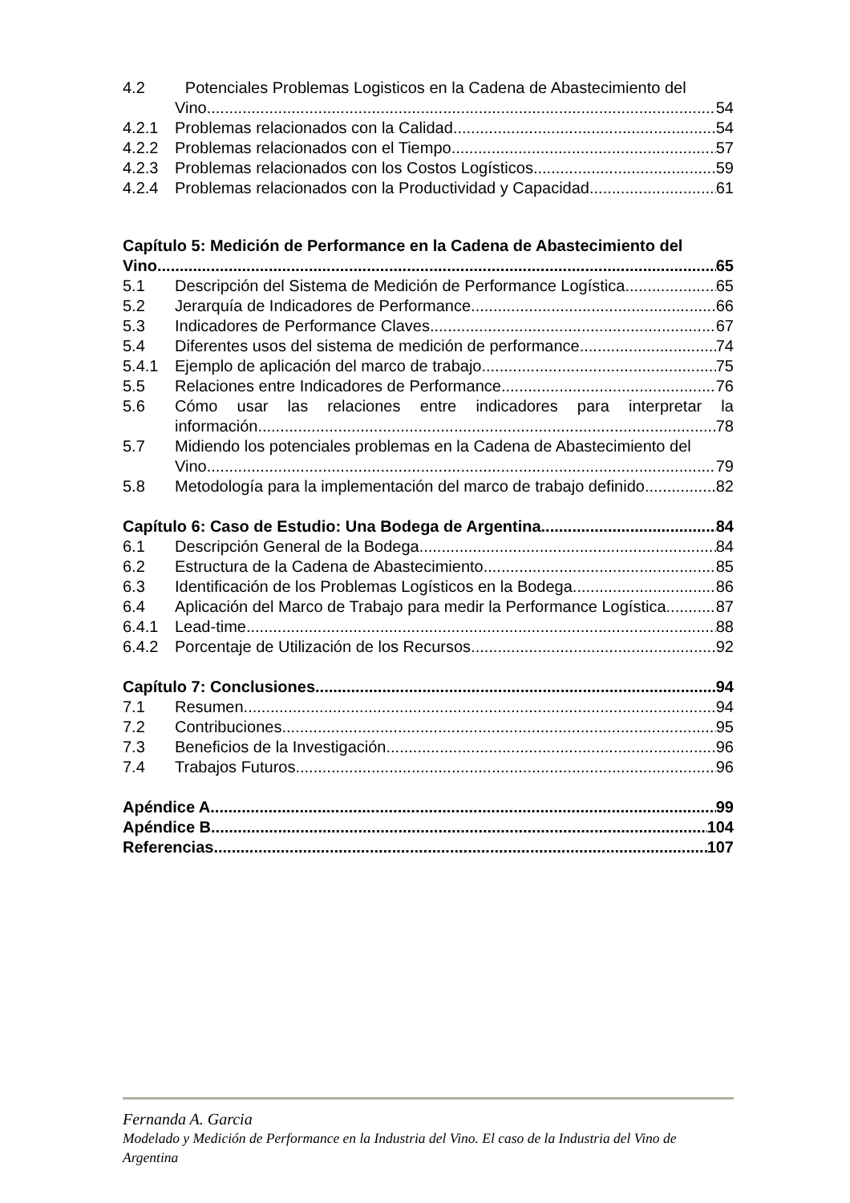4.2 Potenciales Problemas Logisticos en la Cadena de Abastecimiento del
Vino 54
4.2.1 Problemas relacionados con la Calidad 54
4.2.2 Problemas relacionados con el Tiempo 57
4.2.3 Problemas relacionados con los Costos Logísticos 59
4.2.4 Problemas relacionados con la Productividad y Capacidad 61
Capítulo 5: Medición de Performance en la Cadena de Abastecimiento del
Vino 65
5.1 Descripción del Sistema de Medición de Performance Logística 65
5.2 Jerarquía de Indicadores de Performance 66
5.3 Indicadores de Performance Claves 67
5.4 Diferentes usos del sistema de medición de performance 74
5.4.1 Ejemplo de aplicación del marco de trabajo 75
5.5 Relaciones entre Indicadores de Performance 76
5.6 Cómo usar las relaciones entre indicadores para interpretar la
información 78
5.7 Midiendo los potenciales problemas en la Cadena de Abastecimiento del
Vino 79
5.8 Metodología para la implementación del marco de trabajo definido 82
Capítulo 6: Caso de Estudio: Una Bodega de Argentina 84
6.1 Descripción General de la Bodega 84
6.2 Estructura de la Cadena de Abastecimiento 85
6.3 Identificación de los Problemas Logísticos en la Bodega 86
6.4 Aplicación del Marco de Trabajo para medir la Performance Logística 87
6.4.1 Lead-time 88
6.4.2 Porcentaje de Utilización de los Recursos 92
Capítulo 7: Conclusiones 94
7.1 Resumen 94
7.2 Contribuciones 95
7.3 Beneficios de la Investigación 96
7.4 Trabajos Futuros 96
Apéndice A 99
Apéndice B 104
Referencias 107
Fernanda A. Garcia
Modelado y Medición de Performance en la Industria del Vino. El caso de la Industria del Vino de Argentina